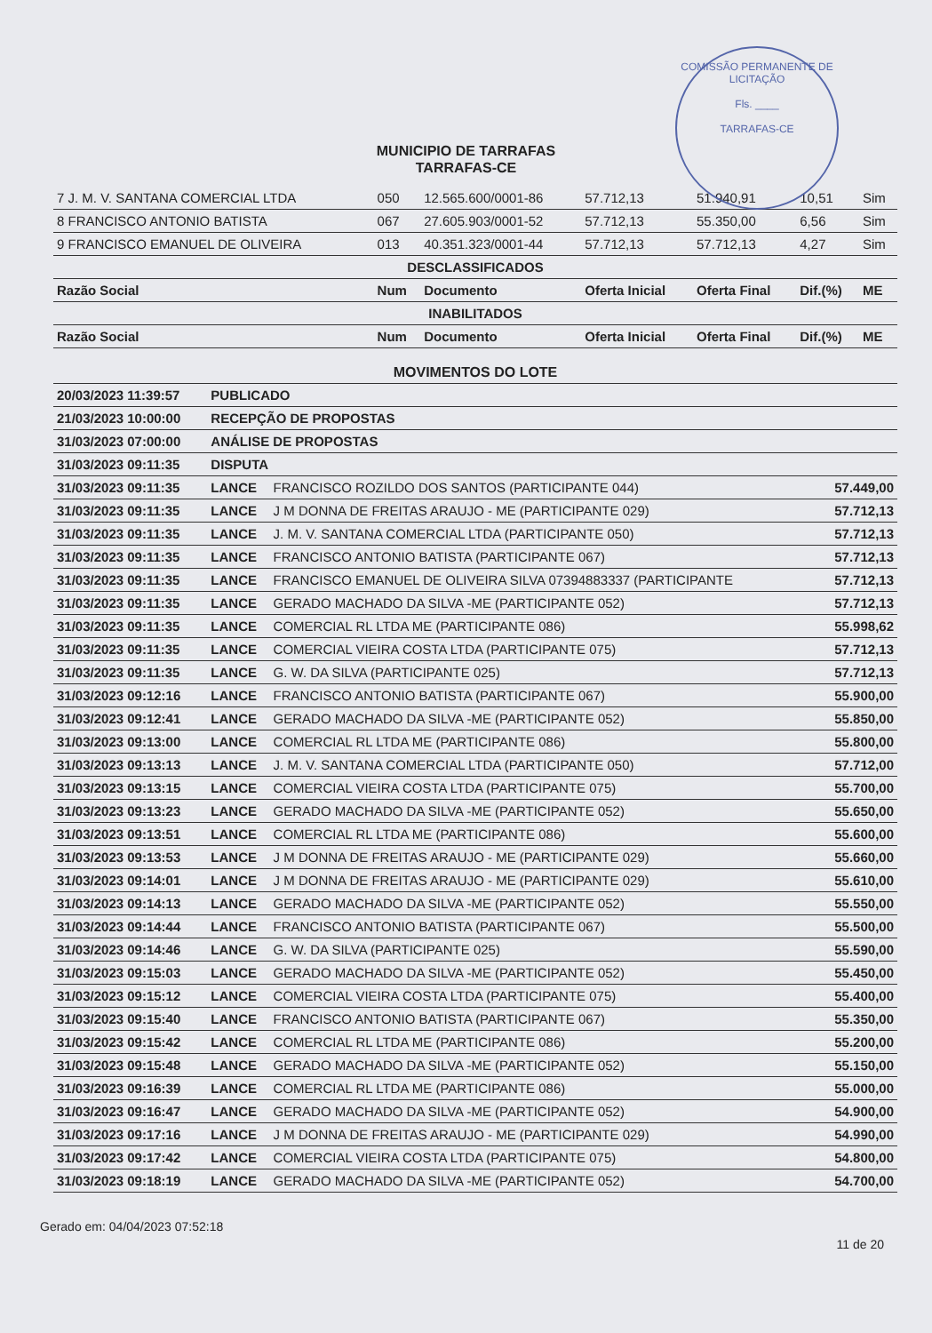COMISSÃO PERMANENTE DE LICITAÇÃO
Fls. ____
TARRAFAS-CE
MUNICIPIO DE TARRAFAS
TARRAFAS-CE
| 7 J. M. V. SANTANA COMERCIAL LTDA | 050 | 12.565.600/0001-86 | 57.712,13 | 51.940,91 | 10,51 | Sim |
| 8 FRANCISCO ANTONIO BATISTA | 067 | 27.605.903/0001-52 | 57.712,13 | 55.350,00 | 6,56 | Sim |
| 9 FRANCISCO EMANUEL DE OLIVEIRA | 013 | 40.351.323/0001-44 | 57.712,13 | 57.712,13 | 4,27 | Sim |
| DESCLASSIFICADOS | | | | | | |
| Razão Social | Num | Documento | Oferta Inicial | Oferta Final | Dif.(%) | ME |
| INABILITADOS | | | | | | |
| Razão Social | Num | Documento | Oferta Inicial | Oferta Final | Dif.(%) | ME |
| MOVIMENTOS DO LOTE | | | |
| 20/03/2023 11:39:57 | PUBLICADO | | |
| 21/03/2023 10:00:00 | RECEPÇÃO DE PROPOSTAS | | |
| 31/03/2023 07:00:00 | ANÁLISE DE PROPOSTAS | | |
| 31/03/2023 09:11:35 | DISPUTA | | |
| 31/03/2023 09:11:35 | LANCE | FRANCISCO ROZILDO DOS SANTOS (PARTICIPANTE 044) | 57.449,00 |
| 31/03/2023 09:11:35 | LANCE | J M DONNA DE FREITAS ARAUJO - ME (PARTICIPANTE 029) | 57.712,13 |
| 31/03/2023 09:11:35 | LANCE | J. M. V. SANTANA COMERCIAL LTDA (PARTICIPANTE 050) | 57.712,13 |
| 31/03/2023 09:11:35 | LANCE | FRANCISCO ANTONIO BATISTA (PARTICIPANTE 067) | 57.712,13 |
| 31/03/2023 09:11:35 | LANCE | FRANCISCO EMANUEL DE OLIVEIRA SILVA 07394883337 (PARTICIPANTE | 57.712,13 |
| 31/03/2023 09:11:35 | LANCE | GERADO MACHADO DA SILVA -ME (PARTICIPANTE 052) | 57.712,13 |
| 31/03/2023 09:11:35 | LANCE | COMERCIAL RL LTDA ME (PARTICIPANTE 086) | 55.998,62 |
| 31/03/2023 09:11:35 | LANCE | COMERCIAL VIEIRA COSTA LTDA (PARTICIPANTE 075) | 57.712,13 |
| 31/03/2023 09:11:35 | LANCE | G. W. DA SILVA (PARTICIPANTE 025) | 57.712,13 |
| 31/03/2023 09:12:16 | LANCE | FRANCISCO ANTONIO BATISTA (PARTICIPANTE 067) | 55.900,00 |
| 31/03/2023 09:12:41 | LANCE | GERADO MACHADO DA SILVA -ME (PARTICIPANTE 052) | 55.850,00 |
| 31/03/2023 09:13:00 | LANCE | COMERCIAL RL LTDA ME (PARTICIPANTE 086) | 55.800,00 |
| 31/03/2023 09:13:13 | LANCE | J. M. V. SANTANA COMERCIAL LTDA (PARTICIPANTE 050) | 57.712,00 |
| 31/03/2023 09:13:15 | LANCE | COMERCIAL VIEIRA COSTA LTDA (PARTICIPANTE 075) | 55.700,00 |
| 31/03/2023 09:13:23 | LANCE | GERADO MACHADO DA SILVA -ME (PARTICIPANTE 052) | 55.650,00 |
| 31/03/2023 09:13:51 | LANCE | COMERCIAL RL LTDA ME (PARTICIPANTE 086) | 55.600,00 |
| 31/03/2023 09:13:53 | LANCE | J M DONNA DE FREITAS ARAUJO - ME (PARTICIPANTE 029) | 55.660,00 |
| 31/03/2023 09:14:01 | LANCE | J M DONNA DE FREITAS ARAUJO - ME (PARTICIPANTE 029) | 55.610,00 |
| 31/03/2023 09:14:13 | LANCE | GERADO MACHADO DA SILVA -ME (PARTICIPANTE 052) | 55.550,00 |
| 31/03/2023 09:14:44 | LANCE | FRANCISCO ANTONIO BATISTA (PARTICIPANTE 067) | 55.500,00 |
| 31/03/2023 09:14:46 | LANCE | G. W. DA SILVA (PARTICIPANTE 025) | 55.590,00 |
| 31/03/2023 09:15:03 | LANCE | GERADO MACHADO DA SILVA -ME (PARTICIPANTE 052) | 55.450,00 |
| 31/03/2023 09:15:12 | LANCE | COMERCIAL VIEIRA COSTA LTDA (PARTICIPANTE 075) | 55.400,00 |
| 31/03/2023 09:15:40 | LANCE | FRANCISCO ANTONIO BATISTA (PARTICIPANTE 067) | 55.350,00 |
| 31/03/2023 09:15:42 | LANCE | COMERCIAL RL LTDA ME (PARTICIPANTE 086) | 55.200,00 |
| 31/03/2023 09:15:48 | LANCE | GERADO MACHADO DA SILVA -ME (PARTICIPANTE 052) | 55.150,00 |
| 31/03/2023 09:16:39 | LANCE | COMERCIAL RL LTDA ME (PARTICIPANTE 086) | 55.000,00 |
| 31/03/2023 09:16:47 | LANCE | GERADO MACHADO DA SILVA -ME (PARTICIPANTE 052) | 54.900,00 |
| 31/03/2023 09:17:16 | LANCE | J M DONNA DE FREITAS ARAUJO - ME (PARTICIPANTE 029) | 54.990,00 |
| 31/03/2023 09:17:42 | LANCE | COMERCIAL VIEIRA COSTA LTDA (PARTICIPANTE 075) | 54.800,00 |
| 31/03/2023 09:18:19 | LANCE | GERADO MACHADO DA SILVA -ME (PARTICIPANTE 052) | 54.700,00 |
Gerado em: 04/04/2023 07:52:18 11 de 20